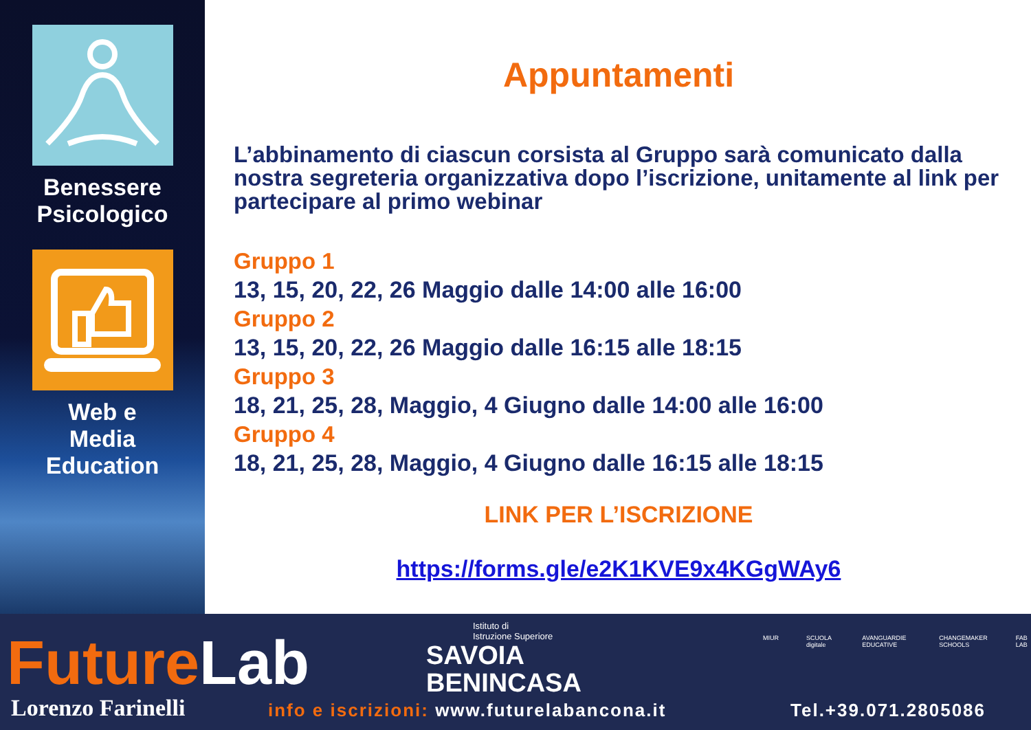Benessere
Psicologico
Web e
Media
Education
Appuntamenti
L’abbinamento di ciascun corsista al Gruppo sarà comunicato dalla nostra segreteria organizzativa dopo l’iscrizione, unitamente al link per partecipare al primo webinar
Gruppo 1
13, 15, 20, 22, 26 Maggio dalle 14:00 alle 16:00
Gruppo 2
13, 15, 20, 22, 26 Maggio dalle 16:15 alle 18:15
Gruppo 3
18, 21, 25, 28, Maggio, 4 Giugno dalle 14:00 alle 16:00
Gruppo 4
18, 21, 25, 28, Maggio, 4 Giugno dalle 16:15 alle 18:15
LINK PER L’ISCRIZIONE
https://forms.gle/e2K1KVE9x4KGgWAy6
FutureLab
Lorenzo Farinelli
Istituto di
Istruzione Superiore
SAVOIA
BENINCASA
MIUR SCUOLA digitale AVANGUARDIE EDUCATIVE CHANGEMAKER SCHOOLS FAB LAB
info e iscrizioni: www.futurelabancona.it
Tel.+39.071.2805086